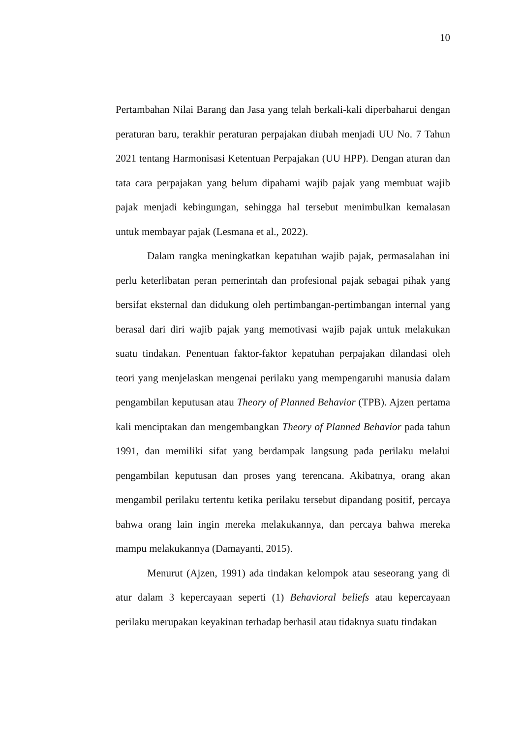10
Pertambahan Nilai Barang dan Jasa yang telah berkali-kali diperbaharui dengan peraturan baru, terakhir peraturan perpajakan diubah menjadi UU No. 7 Tahun 2021 tentang Harmonisasi Ketentuan Perpajakan (UU HPP). Dengan aturan dan tata cara perpajakan yang belum dipahami wajib pajak yang membuat wajib pajak menjadi kebingungan, sehingga hal tersebut menimbulkan kemalasan untuk membayar pajak (Lesmana et al., 2022).
Dalam rangka meningkatkan kepatuhan wajib pajak, permasalahan ini perlu keterlibatan peran pemerintah dan profesional pajak sebagai pihak yang bersifat eksternal dan didukung oleh pertimbangan-pertimbangan internal yang berasal dari diri wajib pajak yang memotivasi wajib pajak untuk melakukan suatu tindakan. Penentuan faktor-faktor kepatuhan perpajakan dilandasi oleh teori yang menjelaskan mengenai perilaku yang mempengaruhi manusia dalam pengambilan keputusan atau Theory of Planned Behavior (TPB). Ajzen pertama kali menciptakan dan mengembangkan Theory of Planned Behavior pada tahun 1991, dan memiliki sifat yang berdampak langsung pada perilaku melalui pengambilan keputusan dan proses yang terencana. Akibatnya, orang akan mengambil perilaku tertentu ketika perilaku tersebut dipandang positif, percaya bahwa orang lain ingin mereka melakukannya, dan percaya bahwa mereka mampu melakukannya (Damayanti, 2015).
Menurut (Ajzen, 1991) ada tindakan kelompok atau seseorang yang di atur dalam 3 kepercayaan seperti (1) Behavioral beliefs atau kepercayaan perilaku merupakan keyakinan terhadap berhasil atau tidaknya suatu tindakan